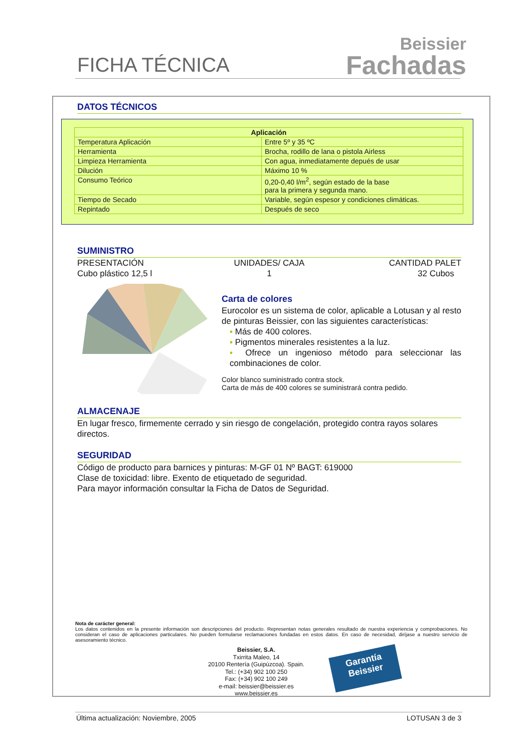FICHA TÉCNICA
Beissier
Fachadas
DATOS TÉCNICOS
| Aplicación | |
| --- | --- |
| Temperatura Aplicación | Entre 5º y 35 ºC |
| Herramienta | Brocha, rodillo de lana o pistola Airless |
| Limpieza Herramienta | Con agua, inmediatamente depués de usar |
| Dilución | Máximo 10 % |
| Consumo Teórico | 0,20-0,40 l/m<sup>2</sup>, según estado de la base para la primera y segunda mano. |
| Tiempo de Secado | Variable, según espesor y condiciones climáticas. |
| Repintado | Después de seco |
SUMINISTRO
PRESENTACIÓN
Cubo plástico 12,5 l
UNIDADES/ CAJA
1
CANTIDAD PALET
32 Cubos
Carta de colores
Eurocolor es un sistema de color, aplicable a Lotusan y al resto de pinturas Beissier, con las siguientes características:
▪ Más de 400 colores.
▪ Pigmentos minerales resistentes a la luz.
▪ Ofrece un ingenioso método para seleccionar las combinaciones de color.
Color blanco suministrado contra stock.
Carta de más de 400 colores se suministrará contra pedido.
ALMACENAJE
En lugar fresco, firmemente cerrado y sin riesgo de congelación, protegido contra rayos solares directos.
SEGURIDAD
Código de producto para barnices y pinturas: M-GF 01 Nº BAGT: 619000
Clase de toxicidad: libre. Exento de etiquetado de seguridad.
Para mayor información consultar la Ficha de Datos de Seguridad.
Nota de carácter general:
Los datos contenidos en la presente información son descripciones del producto. Representan notas generales resultado de nuestra experiencia y comprobaciones. No consideran el caso de aplicaciones particulares. No pueden formularse reclamaciones fundadas en estos datos. En caso de necesidad, diríjase a nuestro servicio de asesoramiento técnico.
Beissier, S.A.
Txirrita Maleo, 14
20100 Rentería (Guipúzcoa). Spain.
Tel.: (+34) 902 100 250
Fax: (+34) 902 100 249
e-mail: beissier@beissier.es
www.beissier.es
Garantía
Beissier
Última actualización: Noviembre, 2005 LOTUSAN 3 de 3